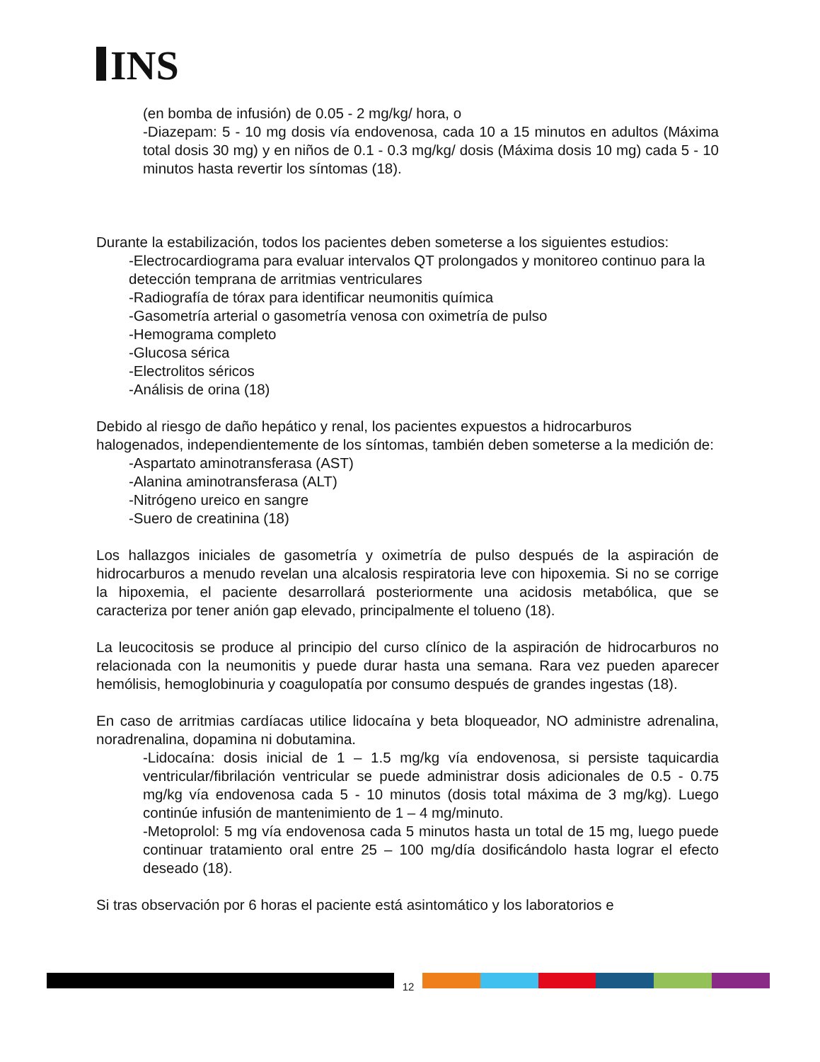INS
(en bomba de infusión) de 0.05 - 2 mg/kg/ hora, o
-Diazepam: 5 - 10 mg dosis vía endovenosa, cada 10 a 15 minutos en adultos (Máxima total dosis 30 mg) y en niños de 0.1 - 0.3 mg/kg/ dosis (Máxima dosis 10 mg) cada 5 - 10 minutos hasta revertir los síntomas (18).
Durante la estabilización, todos los pacientes deben someterse a los siguientes estudios:
-Electrocardiograma para evaluar intervalos QT prolongados y monitoreo continuo para la detección temprana de arritmias ventriculares
-Radiografía de tórax para identificar neumonitis química
-Gasometría arterial o gasometría venosa con oximetría de pulso
-Hemograma completo
-Glucosa sérica
-Electrolitos séricos
-Análisis de orina (18)
Debido al riesgo de daño hepático y renal, los pacientes expuestos a hidrocarburos halogenados, independientemente de los síntomas, también deben someterse a la medición de:
-Aspartato aminotransferasa (AST)
-Alanina aminotransferasa (ALT)
-Nitrógeno ureico en sangre
-Suero de creatinina (18)
Los hallazgos iniciales de gasometría y oximetría de pulso después de la aspiración de hidrocarburos a menudo revelan una alcalosis respiratoria leve con hipoxemia. Si no se corrige la hipoxemia, el paciente desarrollará posteriormente una acidosis metabólica, que se caracteriza por tener anión gap elevado, principalmente el tolueno (18).
La leucocitosis se produce al principio del curso clínico de la aspiración de hidrocarburos no relacionada con la neumonitis y puede durar hasta una semana. Rara vez pueden aparecer hemólisis, hemoglobinuria y coagulopatía por consumo después de grandes ingestas (18).
En caso de arritmias cardíacas utilice lidocaína y beta bloqueador, NO administre adrenalina, noradrenalina, dopamina ni dobutamina.
-Lidocaína: dosis inicial de 1 – 1.5 mg/kg vía endovenosa, si persiste taquicardia ventricular/fibrilación ventricular se puede administrar dosis adicionales de 0.5 - 0.75 mg/kg vía endovenosa cada 5 - 10 minutos (dosis total máxima de 3 mg/kg). Luego continúe infusión de mantenimiento de 1 – 4 mg/minuto.
-Metoprolol: 5 mg vía endovenosa cada 5 minutos hasta un total de 15 mg, luego puede continuar tratamiento oral entre 25 – 100 mg/día dosificándolo hasta lograr el efecto deseado (18).
Si tras observación por 6 horas el paciente está asintomático y los laboratorios e
12